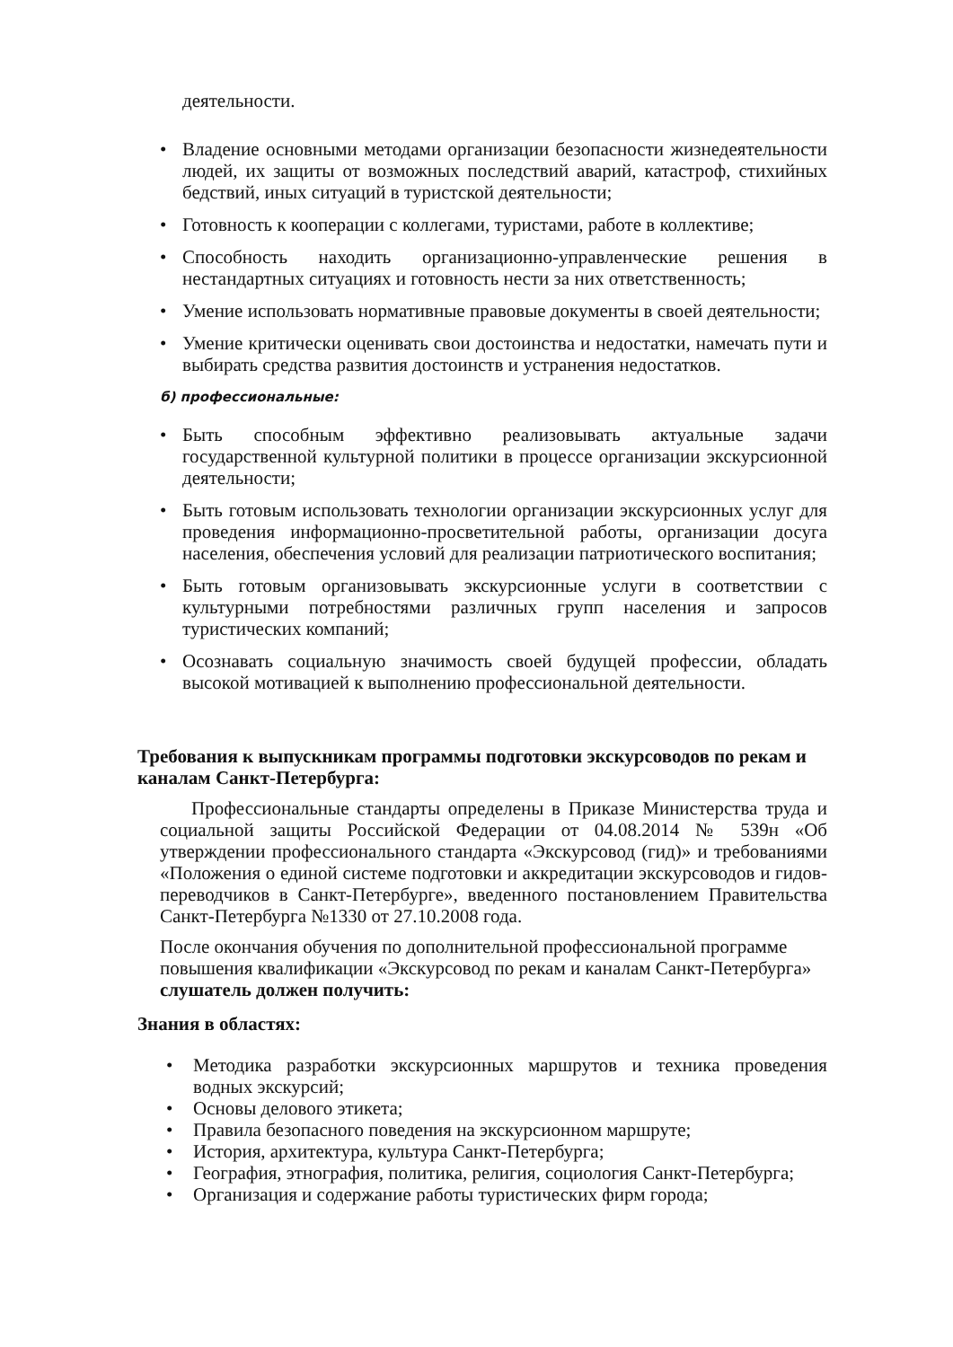деятельности.
• Владение основными методами организации безопасности жизнедеятельности людей, их защиты от возможных последствий аварий, катастроф, стихийных бедствий, иных ситуаций в туристской деятельности;
• Готовность к кооперации с коллегами, туристами, работе в коллективе;
• Способность находить организационно-управленческие решения в нестандартных ситуациях и готовность нести за них ответственность;
• Умение использовать нормативные правовые документы в своей деятельности;
• Умение критически оценивать свои достоинства и недостатки, намечать пути и выбирать средства развития достоинств и устранения недостатков.
б) профессиональные:
• Быть способным эффективно реализовывать актуальные задачи государственной культурной политики в процессе организации экскурсионной деятельности;
• Быть готовым использовать технологии организации экскурсионных услуг для проведения информационно-просветительной работы, организации досуга населения, обеспечения условий для реализации патриотического воспитания;
• Быть готовым организовывать экскурсионные услуги в соответствии с культурными потребностями различных групп населения и запросов туристических компаний;
• Осознавать социальную значимость своей будущей профессии, обладать высокой мотивацией к выполнению профессиональной деятельности.
Требования к выпускникам программы подготовки экскурсоводов по рекам и каналам Санкт-Петербурга:
Профессиональные стандарты определены в Приказе Министерства труда и социальной защиты Российской Федерации от 04.08.2014 № 539н «Об утверждении профессионального стандарта «Экскурсовод (гид)» и требованиями «Положения о единой системе подготовки и аккредитации экскурсоводов и гидов-переводчиков в Санкт-Петербурге», введенного постановлением Правительства Санкт-Петербурга №1330 от 27.10.2008 года.
После окончания обучения по дополнительной профессиональной программе повышения квалификации «Экскурсовод по рекам и каналам Санкт-Петербурга» слушатель должен получить:
Знания в областях:
• Методика разработки экскурсионных маршрутов и техника проведения водных экскурсий;
• Основы делового этикета;
• Правила безопасного поведения на экскурсионном маршруте;
• История, архитектура, культура Санкт-Петербурга;
• География, этнография, политика, религия, социология Санкт-Петербурга;
• Организация и содержание работы туристических фирм города;